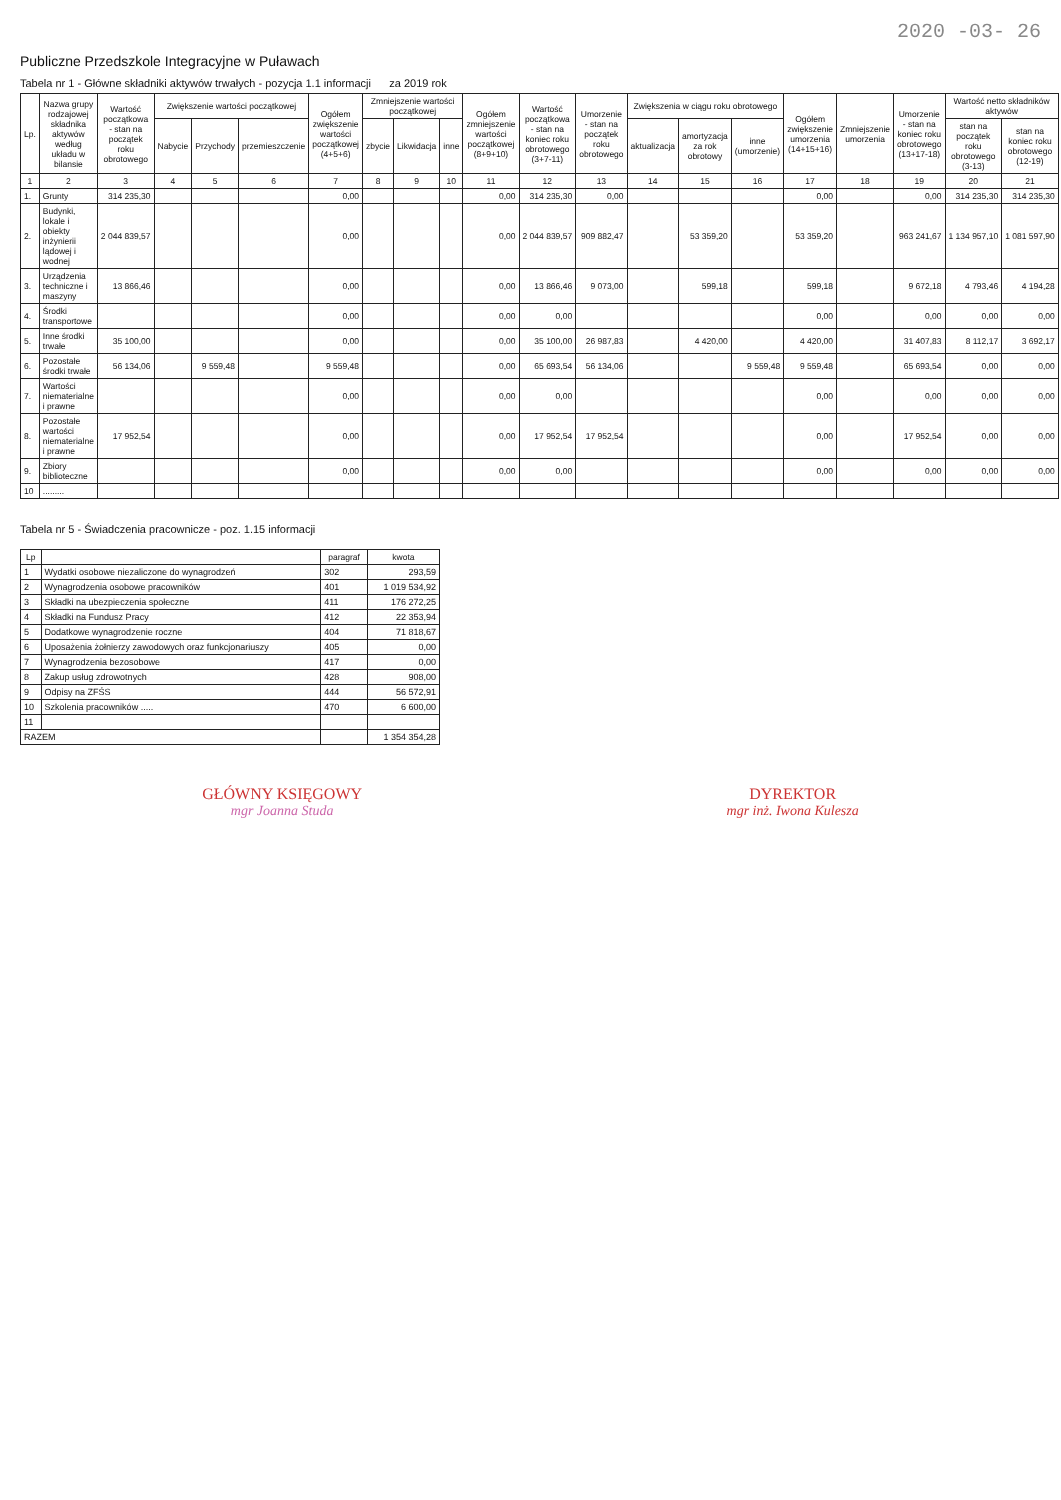2020 -03- 26
Publiczne Przedszkole Integracyjne w Puławach
Tabela nr 1 - Główne składniki aktywów trwałych - pozycja 1.1 informacji za 2019 rok
| Lp. | Nazwa grupy rodzajowej składnika aktywów według układu w bilansie | Wartość początkowa - stan na początek roku obrotowego | Zwiększenie wartości początkowej | | | Ogółem zwiększenie wartości początkowej (4+5+6) | Zmniejszenie wartości początkowej | | | Ogółem zmniejszenie wartości początkowej (8+9+10) | Wartość początkowa - stan na koniec roku obrotowego (3+7-11) | Umorzenie - stan na początek roku obrotowego | Zwiększenia w ciągu roku obrotowego | | | Ogółem zwiększenie umorzenia (14+15+16) | Zmniejszenie umorzenia | Umorzenie - stan na koniec roku obrotowego (13+17-18) | Wartość netto składników aktywów | |
| --- | --- | --- | --- | --- | --- | --- | --- | --- | --- | --- | --- | --- | --- | --- | --- | --- | --- | --- | --- | --- |
| | | | Nabycie | Przychody | przemieszczenie | | zbycie | Likwidacja | inne | | | | aktualizacja | amortyzacja za rok obrotowy | inne (umorzenie) | | | | stan na początek roku obrotowego (3-13) | stan na koniec roku obrotowego (12-19) |
| 1 | 2 | 3 | 4 | 5 | 6 | 7 | 8 | 9 | 10 | 11 | 12 | 13 | 14 | 15 | 16 | 17 | 18 | 19 | 20 | 21 |
| 1. | Grunty | 314 235,30 | | | | 0,00 | | | | 0,00 | 314 235,30 | 0,00 | | | | 0,00 | | 0,00 | 314 235,30 | 314 235,30 |
| 2. | Budynki, lokale i obiekty inżynierii lądowej i wodnej | 2 044 839,57 | | | | 0,00 | | | | 0,00 | 2 044 839,57 | 909 882,47 | | 53 359,20 | | 53 359,20 | | 963 241,67 | 1 134 957,10 | 1 081 597,90 |
| 3. | Urządzenia techniczne i maszyny | 13 866,46 | | | | 0,00 | | | | 0,00 | 13 866,46 | 9 073,00 | | 599,18 | | 599,18 | | 9 672,18 | 4 793,46 | 4 194,28 |
| 4. | Środki transportowe | | | | | 0,00 | | | | 0,00 | 0,00 | | | | | 0,00 | | 0,00 | 0,00 | 0,00 |
| 5. | Inne środki trwałe | 35 100,00 | | | | 0,00 | | | | 0,00 | 35 100,00 | 26 987,83 | | 4 420,00 | | 4 420,00 | | 31 407,83 | 8 112,17 | 3 692,17 |
| 6. | Pozostałe środki trwałe | 56 134,06 | | 9 559,48 | | 9 559,48 | | | | 0,00 | 65 693,54 | 56 134,06 | | | 9 559,48 | 9 559,48 | | 65 693,54 | 0,00 | 0,00 |
| 7. | Wartości niematerialne i prawne | | | | | 0,00 | | | | 0,00 | 0,00 | | | | | 0,00 | | 0,00 | 0,00 | 0,00 |
| 8. | Pozostałe wartości niematerialne i prawne | 17 952,54 | | | | 0,00 | | | | 0,00 | 17 952,54 | 17 952,54 | | | | 0,00 | | 17 952,54 | 0,00 | 0,00 |
| 9. | Zbiory biblioteczne | | | | | 0,00 | | | | 0,00 | 0,00 | | | | | 0,00 | | 0,00 | 0,00 | 0,00 |
| 10 | ......... | | | | | | | | | | | | | | | | | | | |
Tabela nr 5 - Świadczenia pracownicze - poz. 1.15 informacji
| Lp | | paragraf | kwota |
| --- | --- | --- | --- |
| 1 | Wydatki osobowe niezaliczone do wynagrodzeń | 302 | 293,59 |
| 2 | Wynagrodzenia osobowe pracowników | 401 | 1 019 534,92 |
| 3 | Składki na ubezpieczenia społeczne | 411 | 176 272,25 |
| 4 | Składki na Fundusz Pracy | 412 | 22 353,94 |
| 5 | Dodatkowe wynagrodzenie roczne | 404 | 71 818,67 |
| 6 | Uposażenia żołnierzy zawodowych oraz funkcjonariuszy | 405 | 0,00 |
| 7 | Wynagrodzenia bezosobowe | 417 | 0,00 |
| 8 | Zakup usług zdrowotnych | 428 | 908,00 |
| 9 | Odpisy na ZFŚS | 444 | 56 572,91 |
| 10 | Szkolenia pracowników ..... | 470 | 6 600,00 |
| 11 | | | |
| RAZEM | | | 1 354 354,28 |
GŁÓWNY KSIĘGOWY
mgr Joanna Studa
DYREKTOR
mgr inż. Iwona Kulesza